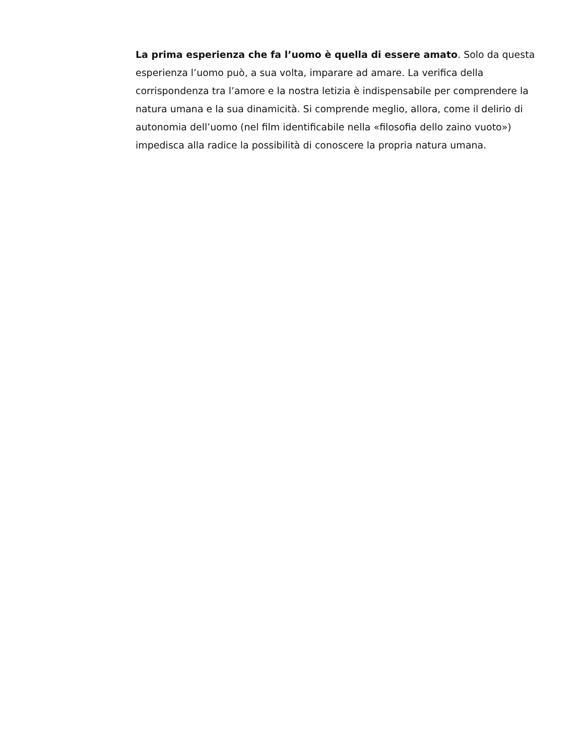La prima esperienza che fa l’uomo è quella di essere amato. Solo da questa esperienza l’uomo può, a sua volta, imparare ad amare. La verifica della corrispondenza tra l’amore e la nostra letizia è indispensabile per comprendere la natura umana e la sua dinamicità. Si comprende meglio, allora, come il delirio di autonomia dell’uomo (nel film identificabile nella «filosofia dello zaino vuoto») impedisca alla radice la possibilità di conoscere la propria natura umana.